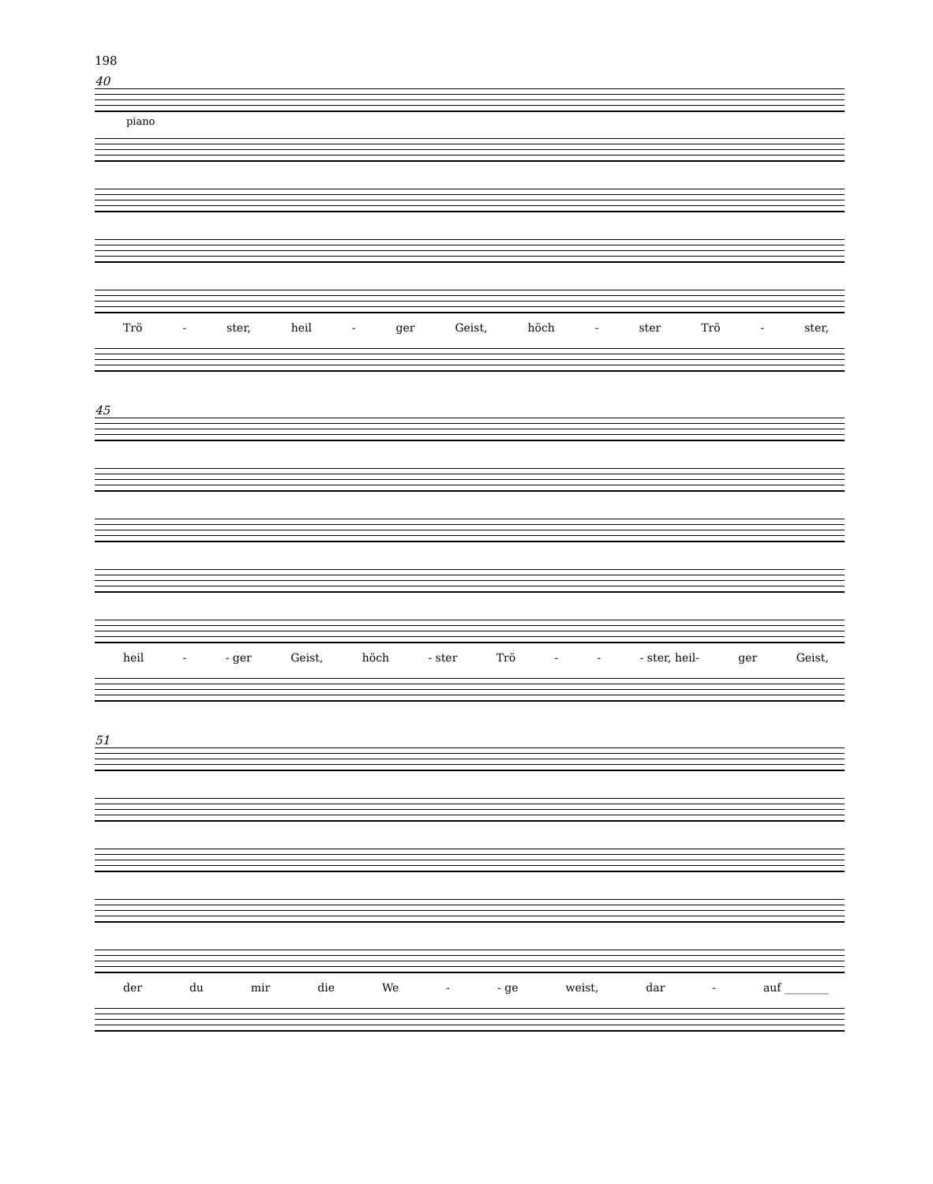198
40
piano
Trö - ster, heil - ger Geist, höch - ster Trö - ster,
45
heil - - ger Geist, höch - ster Trö - - - ster, heil- ger Geist,
51
der du mir die We - - ge weist, dar - auf ________